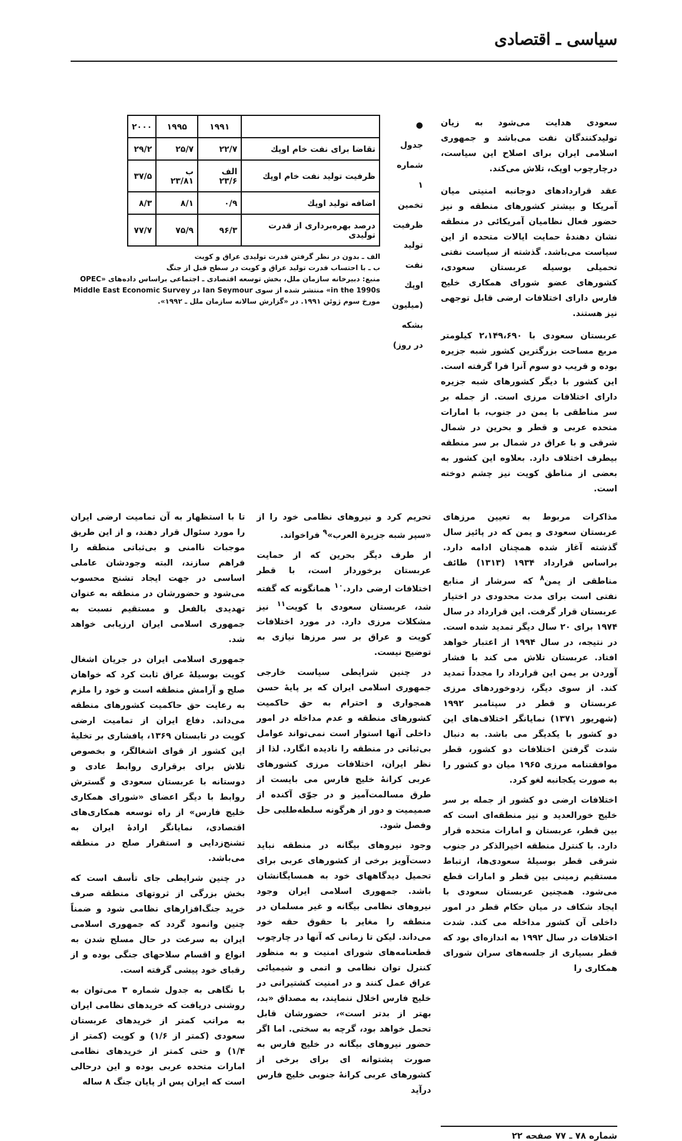سیاسی ـ اقتصادی
سعودی هدایت می‌شود به زیان تولیدکنندگان نفت می‌باشد و جمهوری اسلامی ایران برای اصلاح این سیاست، درچارچوب اوپک، تلاش می‌کند.
عقد قراردادهای دوجانبه امنیتی میان آمریکا و بیشتر کشورهای منطقه و نیز حضور فعال نظامیان آمریکائی در منطقه نشان دهندهٔ حمایت ایالات متحده از این سیاست می‌باشد. گذشته از سیاست نفتی تحمیلی بوسیله عربستان سعودی، کشورهای عضو شورای همکاری خلیج فارس دارای اختلافات ارضی قابل توجهی نیز هستند.
عربستان سعودی با ۲،۱۴۹،۶۹۰ کیلومتر مربع مساحت بزرگترین کشور شبه جزیره بوده و قریب دو سوم آنرا فرا گرفته است. این کشور با دیگر کشورهای شبه جزیره دارای اختلافات مرزی است. از جمله بر سر مناطقی با یمن در جنوب، با امارات متحده عربی و قطر و بحرین در شمال شرقی و با عراق در شمال بر سر منطقه بیطرف اختلاف دارد. بعلاوه این کشور به بعضی از مناطق کویت نیز چشم دوخته است.
● جدول شماره ۱
تخمین ظرفیت تولید
نفت اوپك
(میلیون بشکه در روز)
| | ۱۹۹۱ | ۱۹۹۵ | ۲۰۰۰ |
| --- | --- | --- | --- |
| تقاضا برای نفت خام اوپك | ۲۲/۷ | ۲۵/۷ | ۲۹/۲ |
| ظرفیت تولید نفت خام اوپك | الف ۲۳/۶ | ب ۲۳/۸۱ | ۳۷/۵ |
| اضافه تولید اوپك | ۰/۹ | ۸/۱ | ۸/۳ |
| درصد بهره‌برداری از قدرت تولیدی | ۹۶/۳ | ۷۵/۹ | ۷۷/۷ |
الف ـ بدون در نظر گرفتن قدرت تولیدی عراق و کویت
ب ـ با احتساب قدرت تولید عراق و کویت در سطح قبل از جنگ
منبع: دبیرخانه سازمان ملل، بخش توسعه اقتصادی ـ اجتماعی براساس داده‌های «OPEC in the 1990s» منتشر شده از سوی Ian Seymour در Middle East Economic Survey مورخ سوم ژوئن ۱۹۹۱. در «گزارش سالانه سازمان ملل ـ ۱۹۹۲».
مذاکرات مربوط به تعیین مرزهای عربستان سعودی و یمن که در پائیز سال گذشته آغاز شده همچنان ادامه دارد. براساس قرارداد ۱۹۳۴ (۱۳۱۳) طائف مناطقی از یمن<sup>۸</sup> که سرشار از منابع نفتی است برای مدت محدودی در اختیار عربستان قرار گرفت. این قرارداد در سال ۱۹۷۴ برای ۲۰ سال دیگر تمدید شده است. در نتیجه، در سال ۱۹۹۴ از اعتبار خواهد افتاد. عربستان تلاش می کند با فشار آوردن بر یمن این قرارداد را مجدداً تمدید کند. از سوی دیگر، زدوخوردهای مرزی عربستان و قطر در سپتامبر ۱۹۹۲ (شهریور ۱۳۷۱) نمایانگر اختلاف‌های این دو کشور با یکدیگر می باشد. به دنبال شدت گرفتن اختلافات دو کشور، قطر موافقتنامه مرزی ۱۹۶۵ میان دو کشور را به صورت یکجانبه لغو کرد.
اختلافات ارضی دو کشور از جمله بر سر خلیج خورالعدید و نیز منطقه‌ای است که بین قطر، عربستان و امارات متحده قرار دارد. با کنترل منطقه اخیرالذکر در جنوب شرقی قطر بوسیلهٔ سعودی‌ها، ارتباط مستقیم زمینی بین قطر و امارات قطع می‌شود. همچنین عربستان سعودی با ایجاد شکاف در میان حکام قطر در امور داخلی آن کشور مداخله می کند. شدت اختلافات در سال ۱۹۹۲ به اندازه‌ای بود که قطر بسیاری از جلسه‌های سران شورای همکاری را
تحریم کرد و نیروهای نظامی خود را از «سپر شبه جزیرة العرب»<sup>۹</sup> فراخواند.
از طرف دیگر بحرین که از حمایت عربستان برخوردار است، با قطر اختلافات ارضی دارد.<sup>۱۰</sup> همانگونه که گفته شد، عربستان سعودی با کویت<sup>۱۱</sup> نیز مشکلات مرزی دارد. در مورد اختلافات کویت و عراق بر سر مرزها نیازی به توضیح نیست.
در چنین شرایطی سیاست خارجی جمهوری اسلامی ایران که بر پایهٔ حسن همجواری و احترام به حق حاکمیت کشورهای منطقه و عدم مداخله در امور داخلی آنها استوار است نمی‌تواند عوامل بی‌ثباتی در منطقه را نادیده انگارد. لذا از نظر ایران، اختلافات مرزی کشورهای عربی کرانهٔ خلیج فارس می بایست از طرق مسالمت‌آمیز و در جوّی آکنده از صمیمیت و دور از هرگونه سلطه‌طلبی حل وفصل شود.
وجود نیروهای بیگانه در منطقه نباید دست‌آویز برخی از کشورهای عربی برای تحمیل دیدگاههای خود به همسایگانشان باشد. جمهوری اسلامی ایران وجود نیروهای نظامی بیگانه و غیر مسلمان در منطقه را مغایر با حقوق حقه خود می‌داند. لیکن تا زمانی که آنها در چارچوب قطعنامه‌های شورای امنیت و به منظور کنترل توان نظامی و اتمی و شیمیائی عراق عمل کنند و در امنیت کشتیرانی در خلیج فارس اخلال ننمایند، به مصداق «بد، بهتر از بدتر است»، حضورشان قابل تحمل خواهد بود، گرچه به سختی. اما اگر حضور نیروهای بیگانه در خلیج فارس به صورت پشتوانه ای برای برخی از کشورهای عربی کرانهٔ جنوبی خلیج فارس درآید
تا با استظهار به آن تمامیت ارضی ایران را مورد سئوال قرار دهند، و از این طریق موجبات ناامنی و بی‌ثباتی منطقه را فراهم سازند، البته وجودشان عاملی اساسی در جهت ایجاد تشنج محسوب می‌شود و حضورشان در منطقه به عنوان تهدیدی بالفعل و مستقیم نسبت به جمهوری اسلامی ایران ارزیابی خواهد شد.
جمهوری اسلامی ایران در جریان اشغال کویت بوسیلهٔ عراق ثابت کرد که خواهان صلح و آرامش منطقه است و خود را ملزم به رعایت حق حاکمیت کشورهای منطقه می‌داند. دفاع ایران از تمامیت ارضی کویت در تابستان ۱۳۶۹، پافشاری بر تخلیهٔ این کشور از قوای اشغالگر، و بخصوص تلاش برای برقراری روابط عادی و دوستانه با عربستان سعودی و گسترش روابط با دیگر اعضای «شورای همکاری خلیج فارس» از راه توسعه همکاری‌های اقتصادی، نمایانگر ارادهٔ ایران به تشنج‌زدایی و استقرار صلح در منطقه می‌باشد.
در چنین شرایطی جای تأسف است که بخش بزرگی از ثروتهای منطقه صرف خرید جنگ‌افزارهای نظامی شود و ضمناً چنین وانمود گردد که جمهوری اسلامی ایران به سرعت در حال مسلح شدن به انواع و اقسام سلاحهای جنگی بوده و از رقبای خود پیشی گرفته است.
با نگاهی به جدول شماره ۳ می‌توان به روشنی دریافت که خریدهای نظامی ایران به مراتب کمتر از خریدهای عربستان سعودی (کمتر از ۱/۶) و کویت (کمتر از ۱/۴) و حتی کمتر از خریدهای نظامی امارات متحده عربی بوده و این درحالی است که ایران پس از پایان جنگ ۸ ساله
شماره ۷۸ ـ ۷۷ صفحه ۲۲